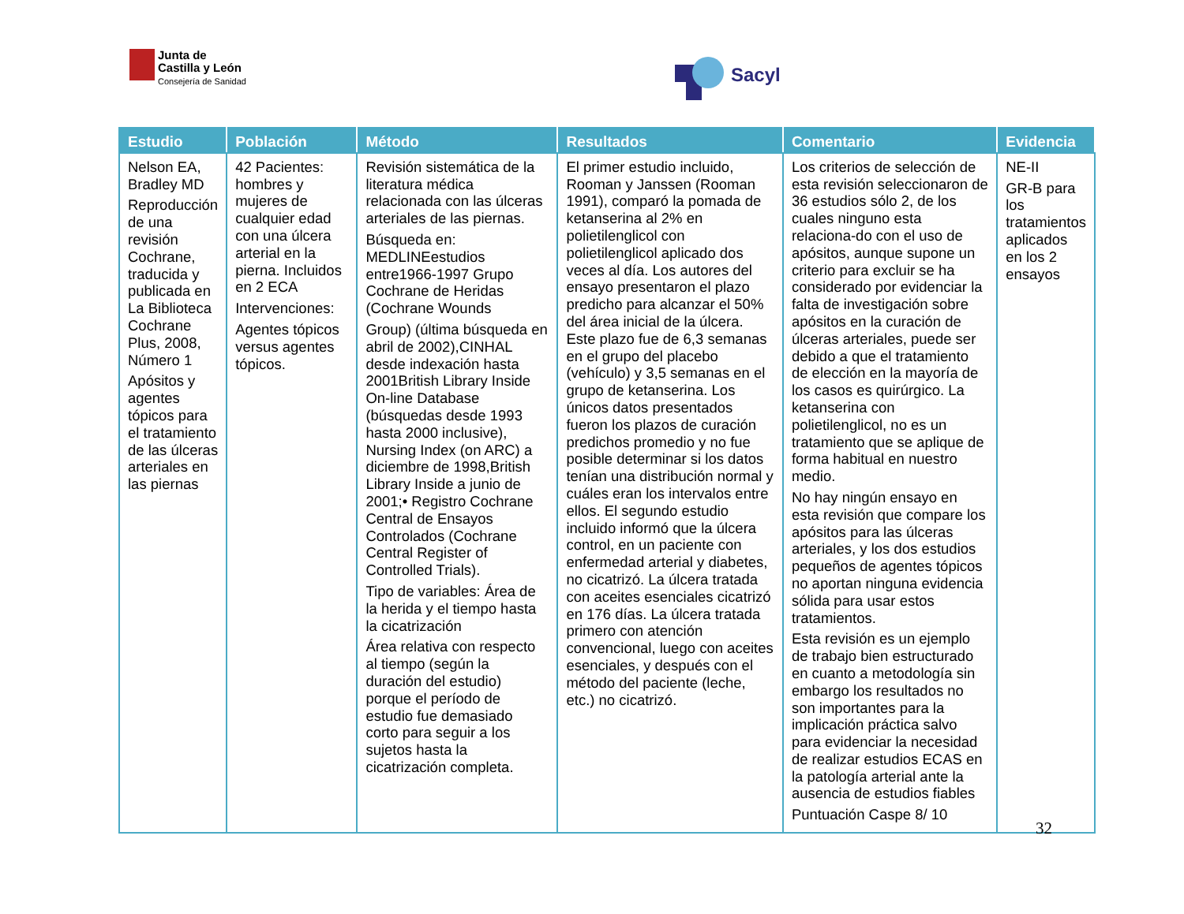Junta de
Castilla y León
Consejería de Sanidad
Sacyl
| Estudio | Población | Método | Resultados | Comentario | Evidencia |
| --- | --- | --- | --- | --- | --- |
| Nelson EA, Bradley MD Reproducción de una revisión Cochrane, traducida y publicada en La Biblioteca Cochrane Plus, 2008, Número 1 Apósitos y agentes tópicos para el tratamiento de las úlceras arteriales en las piernas | 42 Pacientes: hombres y mujeres de cualquier edad con una úlcera arterial en la pierna. Incluidos en 2 ECA Intervenciones: Agentes tópicos versus agentes tópicos. | Revisión sistemática de la literatura médica relacionada con las úlceras arteriales de las piernas. Búsqueda en: MEDLINEestudios entre1966-1997 Grupo Cochrane de Heridas (Cochrane Wounds Group) (última búsqueda en abril de 2002),CINHAL desde indexación hasta 2001British Library Inside On-line Database (búsquedas desde 1993 hasta 2000 inclusive), Nursing Index (on ARC) a diciembre de 1998,British Library Inside a junio de 2001;• Registro Cochrane Central de Ensayos Controlados (Cochrane Central Register of Controlled Trials). Tipo de variables: Área de la herida y el tiempo hasta la cicatrización Área relativa con respecto al tiempo (según la duración del estudio) porque el período de estudio fue demasiado corto para seguir a los sujetos hasta la cicatrización completa. | El primer estudio incluido, Rooman y Janssen (Rooman 1991), comparó la pomada de ketanserina al 2% en polietilenglicol con polietilenglicol aplicado dos veces al día. Los autores del ensayo presentaron el plazo predicho para alcanzar el 50% del área inicial de la úlcera. Este plazo fue de 6,3 semanas en el grupo del placebo (vehículo) y 3,5 semanas en el grupo de ketanserina. Los únicos datos presentados fueron los plazos de curación predichos promedio y no fue posible determinar si los datos tenían una distribución normal y cuáles eran los intervalos entre ellos. El segundo estudio incluido informó que la úlcera control, en un paciente con enfermedad arterial y diabetes, no cicatrizó. La úlcera tratada con aceites esenciales cicatrizó en 176 días. La úlcera tratada primero con atención convencional, luego con aceites esenciales, y después con el método del paciente (leche, etc.) no cicatrizó. | Los criterios de selección de esta revisión seleccionaron de 36 estudios sólo 2, de los cuales ninguno esta relaciona-do con el uso de apósitos, aunque supone un criterio para excluir se ha considerado por evidenciar la falta de investigación sobre apósitos en la curación de úlceras arteriales, puede ser debido a que el tratamiento de elección en la mayoría de los casos es quirúrgico. La ketanserina con polietilenglicol, no es un tratamiento que se aplique de forma habitual en nuestro medio. No hay ningún ensayo en esta revisión que compare los apósitos para las úlceras arteriales, y los dos estudios pequeños de agentes tópicos no aportan ninguna evidencia sólida para usar estos tratamientos. Esta revisión es un ejemplo de trabajo bien estructurado en cuanto a metodología sin embargo los resultados no son importantes para la implicación práctica salvo para evidenciar la necesidad de realizar estudios ECAS en la patología arterial ante la ausencia de estudios fiables Puntuación Caspe 8/ 10 | NE-II GR-B para los tratamientos aplicados en los 2 ensayos |
32